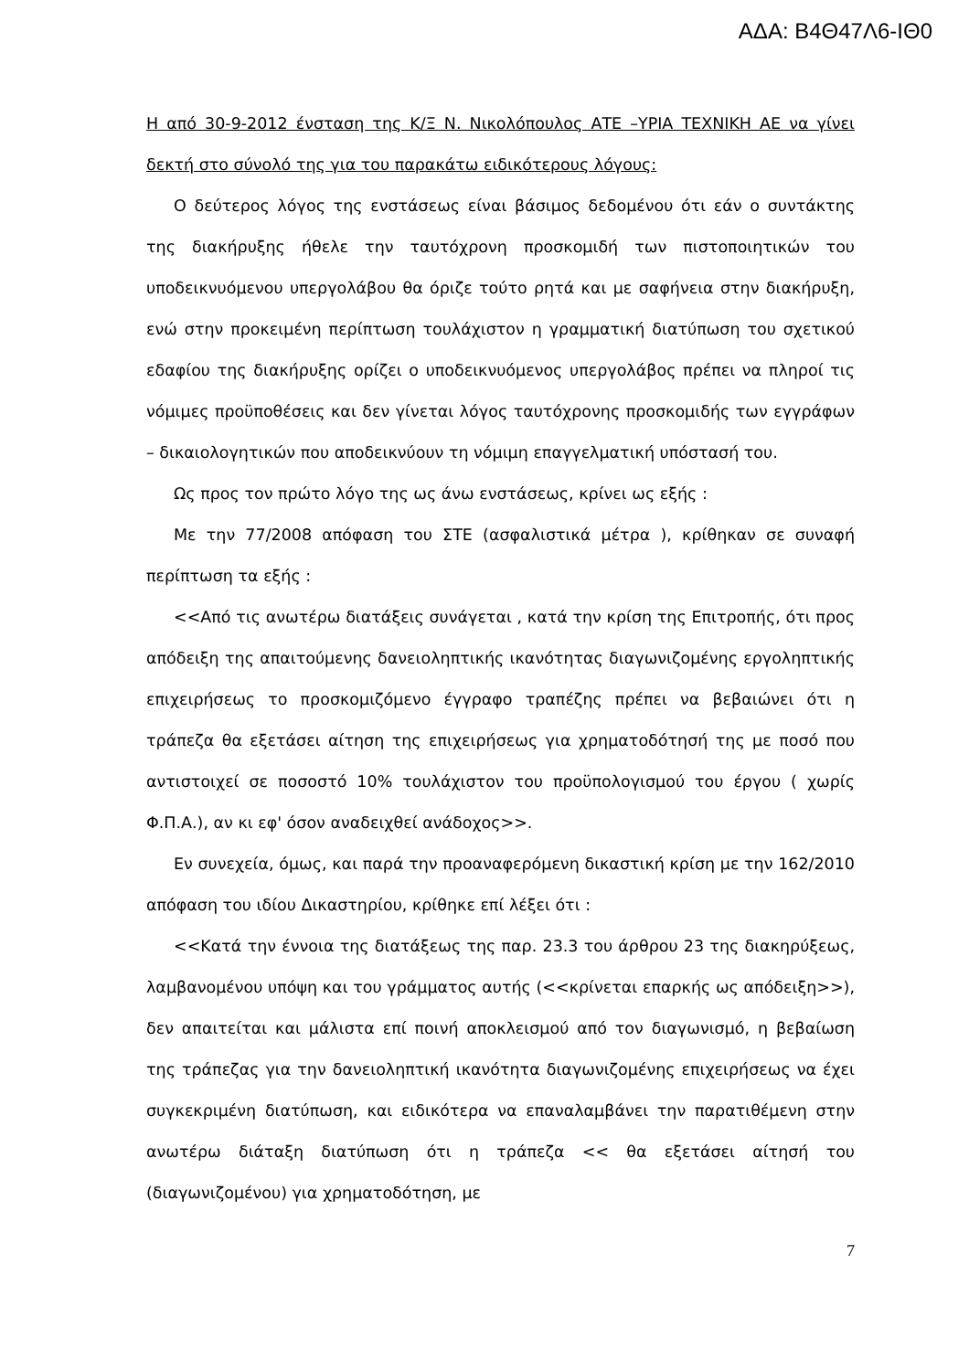ΑΔΑ: Β4Θ47Λ6-ΙΘ0
Η από 30-9-2012 ένσταση της Κ/Ξ Ν. Νικολόπουλος ΑΤΕ –ΥΡΙΑ ΤΕΧΝΙΚΗ ΑΕ να γίνει δεκτή στο σύνολό της για του παρακάτω ειδικότερους λόγους:
Ο δεύτερος λόγος της ενστάσεως είναι βάσιμος δεδομένου ότι εάν ο συντάκτης της διακήρυξης ήθελε την ταυτόχρονη προσκομιδή των πιστοποιητικών του υποδεικνυόμενου υπεργολάβου θα όριζε τούτο ρητά και με σαφήνεια στην διακήρυξη, ενώ στην προκειμένη περίπτωση τουλάχιστον η γραμματική διατύπωση του σχετικού εδαφίου της διακήρυξης ορίζει ο υποδεικνυόμενος υπεργολάβος πρέπει να πληροί τις νόμιμες προϋποθέσεις και δεν γίνεται λόγος ταυτόχρονης προσκομιδής των εγγράφων – δικαιολογητικών που αποδεικνύουν τη νόμιμη επαγγελματική υπόστασή του.
Ως προς τον πρώτο λόγο της ως άνω ενστάσεως, κρίνει ως εξής :
Με την 77/2008 απόφαση του ΣΤΕ (ασφαλιστικά μέτρα ), κρίθηκαν σε συναφή περίπτωση τα εξής :
<<Από τις ανωτέρω διατάξεις συνάγεται , κατά την κρίση της Επιτροπής, ότι προς απόδειξη της απαιτούμενης δανειοληπτικής ικανότητας διαγωνιζομένης εργοληπτικής επιχειρήσεως το προσκομιζόμενο έγγραφο τραπέζης πρέπει να βεβαιώνει ότι η τράπεζα θα εξετάσει αίτηση της επιχειρήσεως για χρηματοδότησή της με ποσό που αντιστοιχεί σε ποσοστό 10% τουλάχιστον του προϋπολογισμού του έργου ( χωρίς Φ.Π.Α.), αν κι εφ' όσον αναδειχθεί ανάδοχος>>.
Εν συνεχεία, όμως, και παρά την προαναφερόμενη δικαστική κρίση με την 162/2010 απόφαση του ιδίου Δικαστηρίου, κρίθηκε επί λέξει ότι :
<<Κατά την έννοια της διατάξεως της παρ. 23.3 του άρθρου 23 της διακηρύξεως, λαμβανομένου υπόψη και του γράμματος αυτής (<<κρίνεται επαρκής ως απόδειξη>>), δεν απαιτείται και μάλιστα επί ποινή αποκλεισμού από τον διαγωνισμό, η βεβαίωση της τράπεζας για την δανειοληπτική ικανότητα διαγωνιζομένης επιχειρήσεως να έχει συγκεκριμένη διατύπωση, και ειδικότερα να επαναλαμβάνει την παρατιθέμενη στην ανωτέρω διάταξη διατύπωση ότι η τράπεζα << θα εξετάσει αίτησή του (διαγωνιζομένου) για χρηματοδότηση, με
7